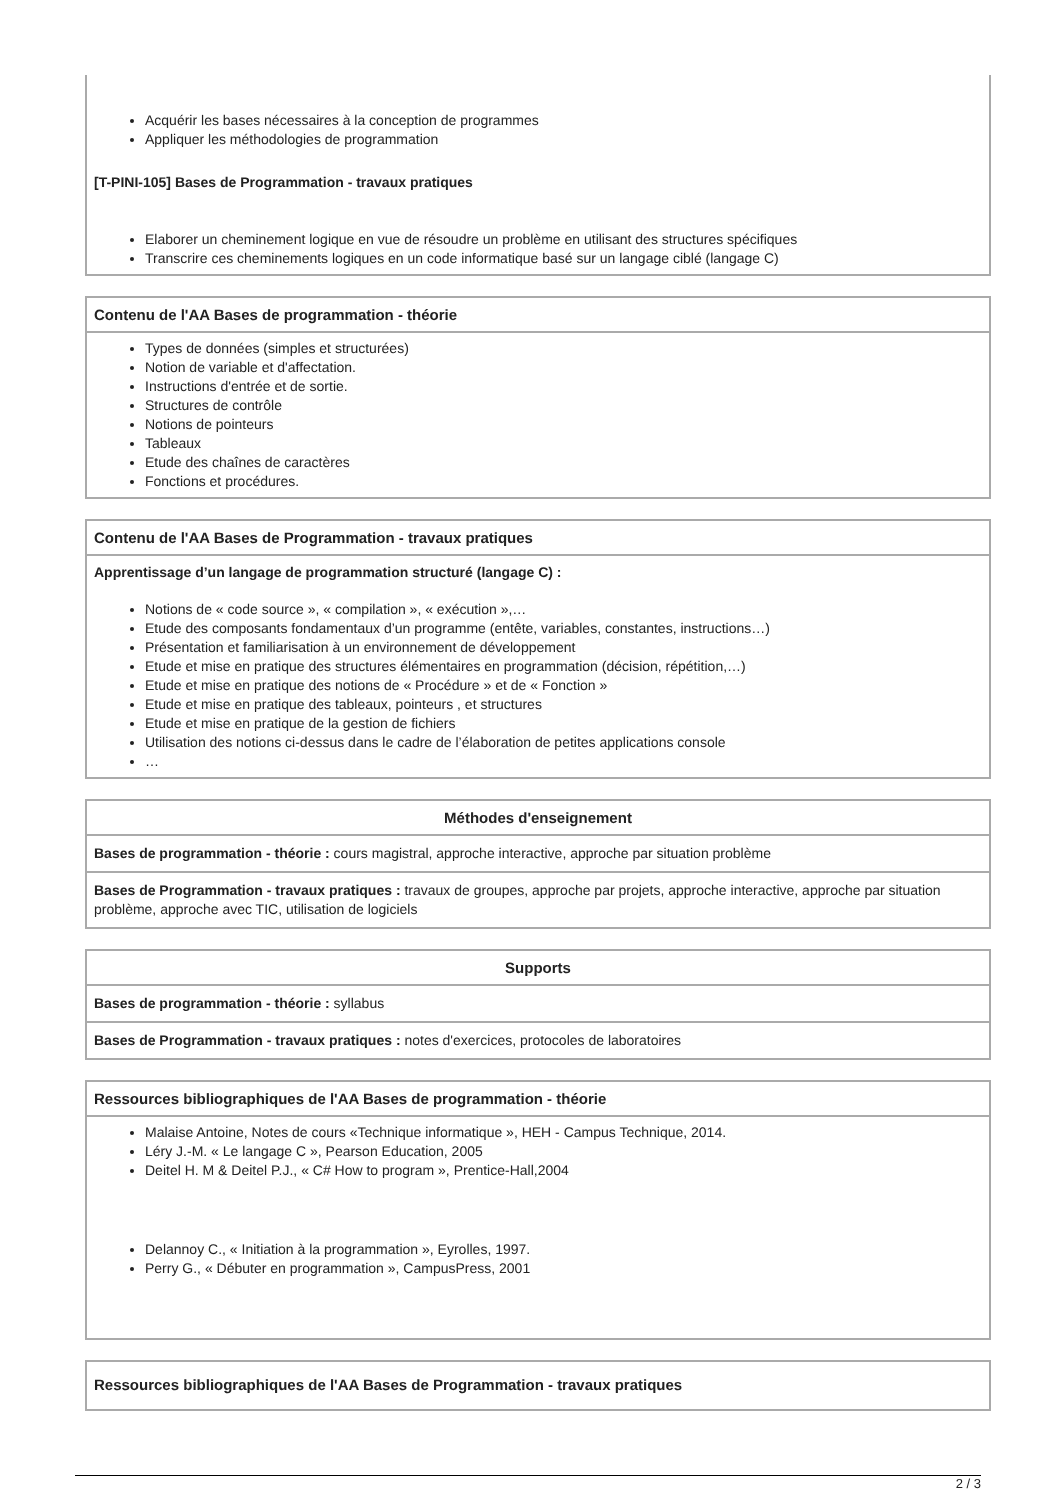Acquérir les bases nécessaires à la conception de programmes
Appliquer les méthodologies de programmation
[T-PINI-105] Bases de Programmation - travaux pratiques
Elaborer un cheminement logique en vue de résoudre un problème en utilisant des structures spécifiques
Transcrire ces cheminements logiques en un code informatique basé sur un langage ciblé (langage C)
Contenu de l'AA Bases de programmation - théorie
Types de données (simples et structurées)
Notion de variable et d'affectation.
Instructions d'entrée et de sortie.
Structures de contrôle
Notions de pointeurs
Tableaux
Etude des chaînes de caractères
Fonctions et procédures.
Contenu de l'AA Bases de Programmation - travaux pratiques
Apprentissage d’un langage de programmation structuré (langage C) :
Notions de « code source », « compilation », « exécution »,…
Etude des composants fondamentaux d’un programme (entête, variables, constantes, instructions…)
Présentation et familiarisation à un environnement de développement
Etude et mise en pratique des structures élémentaires en programmation (décision, répétition,…)
Etude et mise en pratique des notions de « Procédure » et de « Fonction »
Etude et mise en pratique des tableaux, pointeurs , et structures
Etude et mise en pratique de la gestion de fichiers
Utilisation des notions ci-dessus dans le cadre de l’élaboration de petites applications console
…
Méthodes d'enseignement
Bases de programmation - théorie : cours magistral, approche interactive, approche par situation problème
Bases de Programmation - travaux pratiques : travaux de groupes, approche par projets, approche interactive, approche par situation problème, approche avec TIC, utilisation de logiciels
Supports
Bases de programmation - théorie : syllabus
Bases de Programmation - travaux pratiques : notes d'exercices, protocoles de laboratoires
Ressources bibliographiques de l'AA Bases de programmation - théorie
Malaise Antoine, Notes de cours «Technique informatique », HEH - Campus Technique, 2014.
Léry J.-M. « Le langage C », Pearson Education, 2005
Deitel H. M & Deitel P.J., « C# How to program », Prentice-Hall,2004
Delannoy C., « Initiation à la programmation », Eyrolles, 1997.
Perry G., « Débuter en programmation », CampusPress, 2001
Ressources bibliographiques de l'AA Bases de Programmation - travaux pratiques
2 / 3